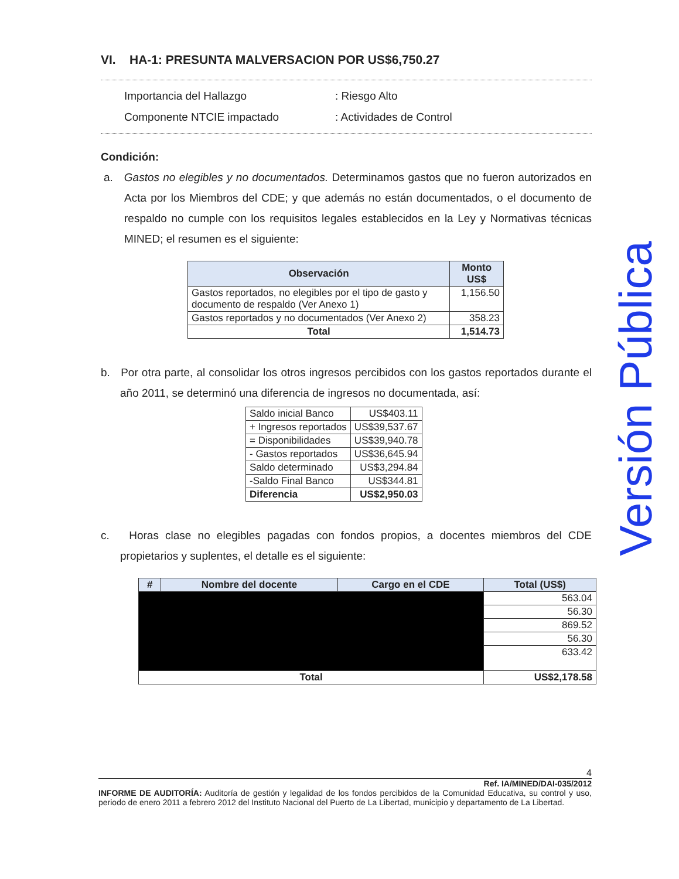VI. HA-1: PRESUNTA MALVERSACION POR US$6,750.27
Importancia del Hallazgo
: Riesgo Alto
Componente NTCIE impactado
: Actividades de Control
Condición:
a. Gastos no elegibles y no documentados. Determinamos gastos que no fueron autorizados en Acta por los Miembros del CDE; y que además no están documentados, o el documento de respaldo no cumple con los requisitos legales establecidos en la Ley y Normativas técnicas MINED; el resumen es el siguiente:
| Observación | Monto US$ |
| --- | --- |
| Gastos reportados, no elegibles por el tipo de gasto y documento de respaldo (Ver Anexo 1) | 1,156.50 |
| Gastos reportados y no documentados (Ver Anexo 2) | 358.23 |
| Total | 1,514.73 |
b. Por otra parte, al consolidar los otros ingresos percibidos con los gastos reportados durante el año 2011, se determinó una diferencia de ingresos no documentada, así:
| Saldo inicial Banco | US$403.11 |
| + Ingresos reportados | US$39,537.67 |
| = Disponibilidades | US$39,940.78 |
| - Gastos reportados | US$36,645.94 |
| Saldo determinado | US$3,294.84 |
| -Saldo Final Banco | US$344.81 |
| Diferencia | US$2,950.03 |
c. Horas clase no elegibles pagadas con fondos propios, a docentes miembros del CDE propietarios y suplentes, el detalle es el siguiente:
| # | Nombre del docente | Cargo en el CDE | Total (US$) |
| --- | --- | --- | --- |
| | | | 563.04 |
| | | | 56.30 |
| | | | 869.52 |
| | | | 56.30 |
| | | | 633.42 |
| Total | | | US$2,178.58 |
Versión Pública
4
Ref. IA/MINED/DAI-035/2012
INFORME DE AUDITORÍA: Auditoría de gestión y legalidad de los fondos percibidos de la Comunidad Educativa, su control y uso, periodo de enero 2011 a febrero 2012 del Instituto Nacional del Puerto de La Libertad, municipio y departamento de La Libertad.